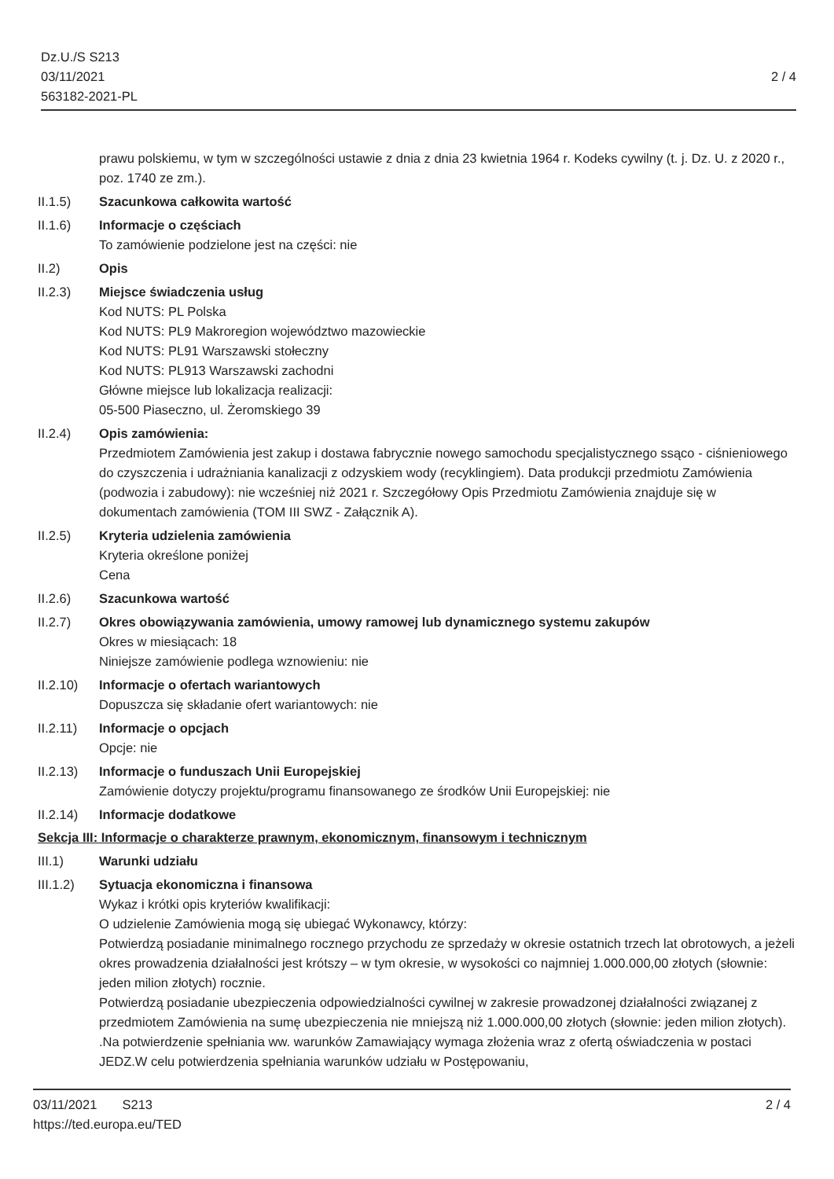Dz.U./S S213
03/11/2021
563182-2021-PL
2 / 4
prawu polskiemu, w tym w szczególności ustawie z dnia z dnia 23 kwietnia 1964 r. Kodeks cywilny (t. j. Dz. U. z 2020 r., poz. 1740 ze zm.).
II.1.5) Szacunkowa całkowita wartość
II.1.6) Informacje o częściach
To zamówienie podzielone jest na części: nie
II.2) Opis
II.2.3) Miejsce świadczenia usług
Kod NUTS: PL Polska
Kod NUTS: PL9 Makroregion województwo mazowieckie
Kod NUTS: PL91 Warszawski stołeczny
Kod NUTS: PL913 Warszawski zachodni
Główne miejsce lub lokalizacja realizacji:
05-500 Piaseczno, ul. Żeromskiego 39
II.2.4) Opis zamówienia:
Przedmiotem Zamówienia jest zakup i dostawa fabrycznie nowego samochodu specjalistycznego ssąco - ciśnieniowego do czyszczenia i udrażniania kanalizacji z odzyskiem wody (recyklingiem). Data produkcji przedmiotu Zamówienia (podwozia i zabudowy): nie wcześniej niż 2021 r. Szczegółowy Opis Przedmiotu Zamówienia znajduje się w dokumentach zamówienia (TOM III SWZ - Załącznik A).
II.2.5) Kryteria udzielenia zamówienia
Kryteria określone poniżej
Cena
II.2.6) Szacunkowa wartość
II.2.7) Okres obowiązywania zamówienia, umowy ramowej lub dynamicznego systemu zakupów
Okres w miesiącach: 18
Niniejsze zamówienie podlega wznowieniu: nie
II.2.10)
Informacje o ofertach wariantowych
Dopuszcza się składanie ofert wariantowych: nie
II.2.11)
Informacje o opcjach
Opcje: nie
II.2.13)
Informacje o funduszach Unii Europejskiej
Zamówienie dotyczy projektu/programu finansowanego ze środków Unii Europejskiej: nie
II.2.14)
Informacje dodatkowe
Sekcja III: Informacje o charakterze prawnym, ekonomicznym, finansowym i technicznym
III.1) Warunki udziału
III.1.2)
Sytuacja ekonomiczna i finansowa
Wykaz i krótki opis kryteriów kwalifikacji:
O udzielenie Zamówienia mogą się ubiegać Wykonawcy, którzy:
Potwierdzą posiadanie minimalnego rocznego przychodu ze sprzedaży w okresie ostatnich trzech lat obrotowych, a jeżeli okres prowadzenia działalności jest krótszy – w tym okresie, w wysokości co najmniej 1.000.000,00 złotych (słownie: jeden milion złotych) rocznie.
Potwierdzą posiadanie ubezpieczenia odpowiedzialności cywilnej w zakresie prowadzonej działalności związanej z przedmiotem Zamówienia na sumę ubezpieczenia nie mniejszą niż 1.000.000,00 złotych (słownie: jeden milion złotych). .Na potwierdzenie spełniania ww. warunków Zamawiający wymaga złożenia wraz z ofertą oświadczenia w postaci JEDZ.W celu potwierdzenia spełniania warunków udziału w Postępowaniu,
03/11/2021 S213
https://ted.europa.eu/TED
2 / 4